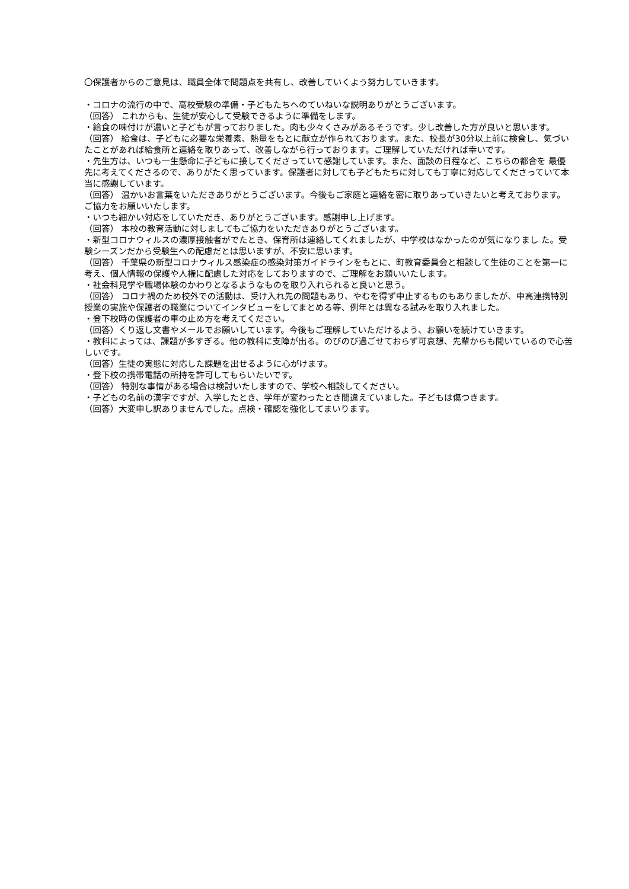〇保護者からのご意見は、職員全体で問題点を共有し、改善していくよう努力していきます。
・コロナの流行の中で、高校受験の準備・子どもたちへのていねいな説明ありがとうございます。
（回答） これからも、生徒が安心して受験できるように準備をします。
・給食の味付けが濃いと子どもが言っておりました。肉も少々くさみがあるそうです。少し改善した方が良いと思います。
（回答） 給食は、子どもに必要な栄養素、熱量をもとに献立が作られております。また、校長が30分以上前に検食し、気づいたことがあれば給食所と連絡を取りあって、改善しながら行っております。ご理解していただければ幸いです。
・先生方は、いつも一生懸命に子どもに接してくださっていて感謝しています。また、面談の日程など、こちらの都合を 最優先に考えてくださるので、ありがたく思っています。保護者に対しても子どもたちに対しても丁寧に対応してくださっていて本当に感謝しています。
（回答） 温かいお言葉をいただきありがとうございます。今後もご家庭と連絡を密に取りあっていきたいと考えております。ご協力をお願いいたします。
・いつも細かい対応をしていただき、ありがとうございます。感謝申し上げます。
（回答） 本校の教育活動に対しましてもご協力をいただきありがとうございます。
・新型コロナウィルスの濃厚接触者がでたとき、保育所は連絡してくれましたが、中学校はなかったのが気になりまし た。受験シーズンだから受験生への配慮だとは思いますが、不安に思います。
（回答） 千葉県の新型コロナウィルス感染症の感染対策ガイドラインをもとに、町教育委員会と相談して生徒のことを第一に考え、個人情報の保護や人権に配慮した対応をしておりますので、ご理解をお願いいたします。
・社会科見学や職場体験のかわりとなるようなものを取り入れられると良いと思う。
（回答） コロナ禍のため校外での活動は、受け入れ先の問題もあり、やむを得ず中止するものもありましたが、中高連携特別授業の実施や保護者の職業についてインタビューをしてまとめる等、例年とは異なる試みを取り入れました。
・登下校時の保護者の車の止め方を考えてください。
（回答）くり返し文書やメールでお願いしています。今後もご理解していただけるよう、お願いを続けていきます。
・教科によっては、課題が多すぎる。他の教科に支障が出る。のびのび過ごせておらず可哀想、先輩からも聞いているので心苦しいです。
（回答）生徒の実態に対応した課題を出せるように心がけます。
・登下校の携帯電話の所持を許可してもらいたいです。
（回答） 特別な事情がある場合は検討いたしますので、学校へ相談してください。
・子どもの名前の漢字ですが、入学したとき、学年が変わったとき間違えていました。子どもは傷つきます。
（回答）大変申し訳ありませんでした。点検・確認を強化してまいります。